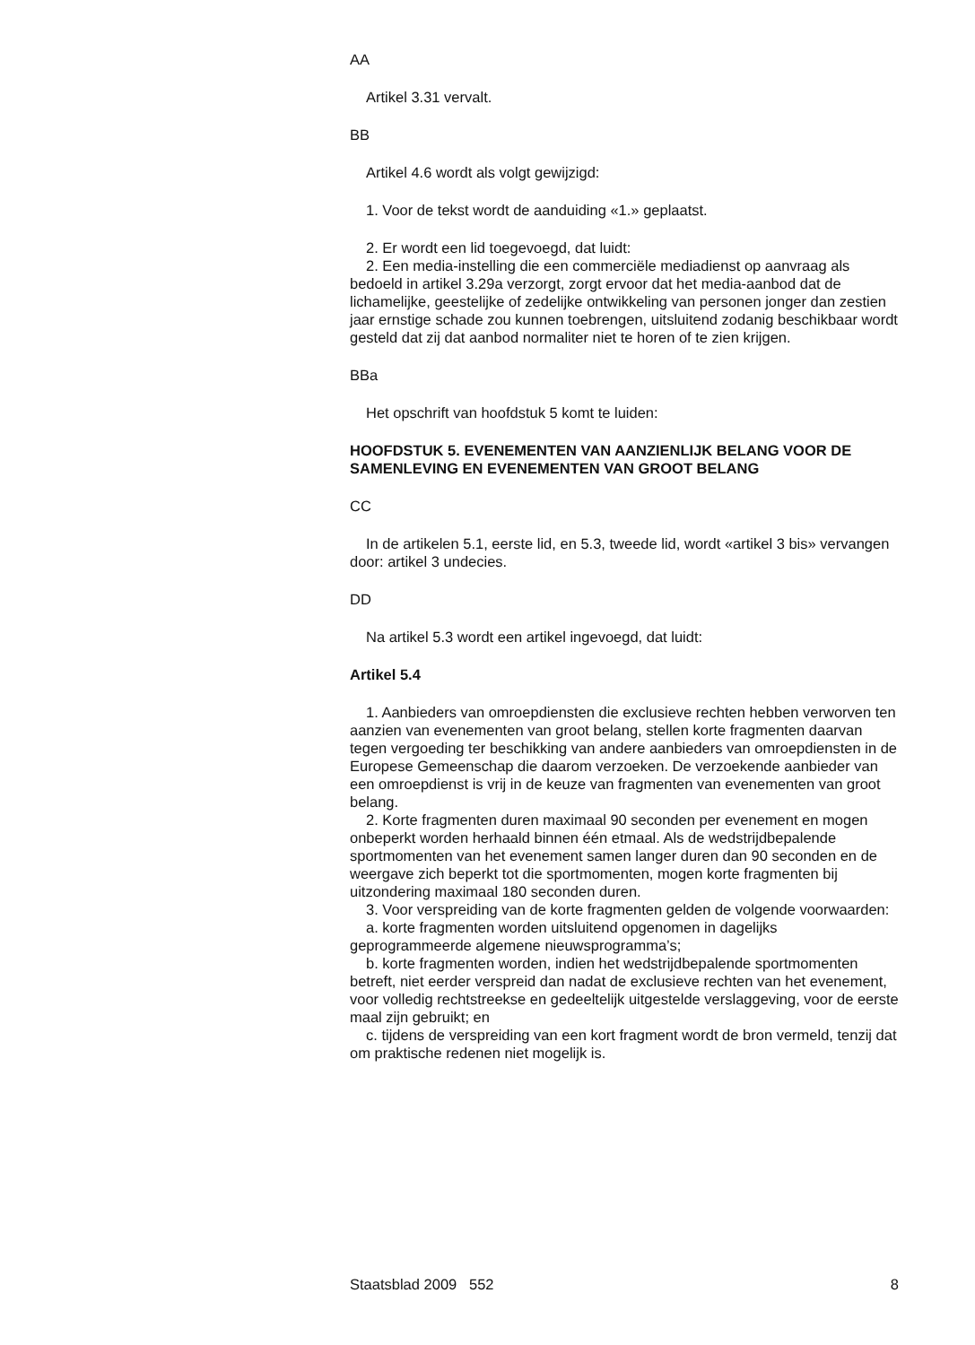AA
Artikel 3.31 vervalt.
BB
Artikel 4.6 wordt als volgt gewijzigd:
1. Voor de tekst wordt de aanduiding «1.» geplaatst.
2. Er wordt een lid toegevoegd, dat luidt:
2. Een media-instelling die een commerciële mediadienst op aanvraag als bedoeld in artikel 3.29a verzorgt, zorgt ervoor dat het media-aanbod dat de lichamelijke, geestelijke of zedelijke ontwikkeling van personen jonger dan zestien jaar ernstige schade zou kunnen toebrengen, uitsluitend zodanig beschikbaar wordt gesteld dat zij dat aanbod normaliter niet te horen of te zien krijgen.
BBa
Het opschrift van hoofdstuk 5 komt te luiden:
HOOFDSTUK 5. EVENEMENTEN VAN AANZIENLIJK BELANG VOOR DE SAMENLEVING EN EVENEMENTEN VAN GROOT BELANG
CC
In de artikelen 5.1, eerste lid, en 5.3, tweede lid, wordt «artikel 3 bis» vervangen door: artikel 3 undecies.
DD
Na artikel 5.3 wordt een artikel ingevoegd, dat luidt:
Artikel 5.4
1. Aanbieders van omroepdiensten die exclusieve rechten hebben verworven ten aanzien van evenementen van groot belang, stellen korte fragmenten daarvan tegen vergoeding ter beschikking van andere aanbieders van omroepdiensten in de Europese Gemeenschap die daarom verzoeken. De verzoekende aanbieder van een omroepdienst is vrij in de keuze van fragmenten van evenementen van groot belang.
2. Korte fragmenten duren maximaal 90 seconden per evenement en mogen onbeperkt worden herhaald binnen één etmaal. Als de wedstrijdbepalende sportmomenten van het evenement samen langer duren dan 90 seconden en de weergave zich beperkt tot die sportmomenten, mogen korte fragmenten bij uitzondering maximaal 180 seconden duren.
3. Voor verspreiding van de korte fragmenten gelden de volgende voorwaarden:
a. korte fragmenten worden uitsluitend opgenomen in dagelijks geprogrammeerde algemene nieuwsprogramma’s;
b. korte fragmenten worden, indien het wedstrijdbepalende sportmomenten betreft, niet eerder verspreid dan nadat de exclusieve rechten van het evenement, voor volledig rechtstreekse en gedeeltelijk uitgestelde verslaggeving, voor de eerste maal zijn gebruikt; en
c. tijdens de verspreiding van een kort fragment wordt de bron vermeld, tenzij dat om praktische redenen niet mogelijk is.
Staatsblad 2009 552 8